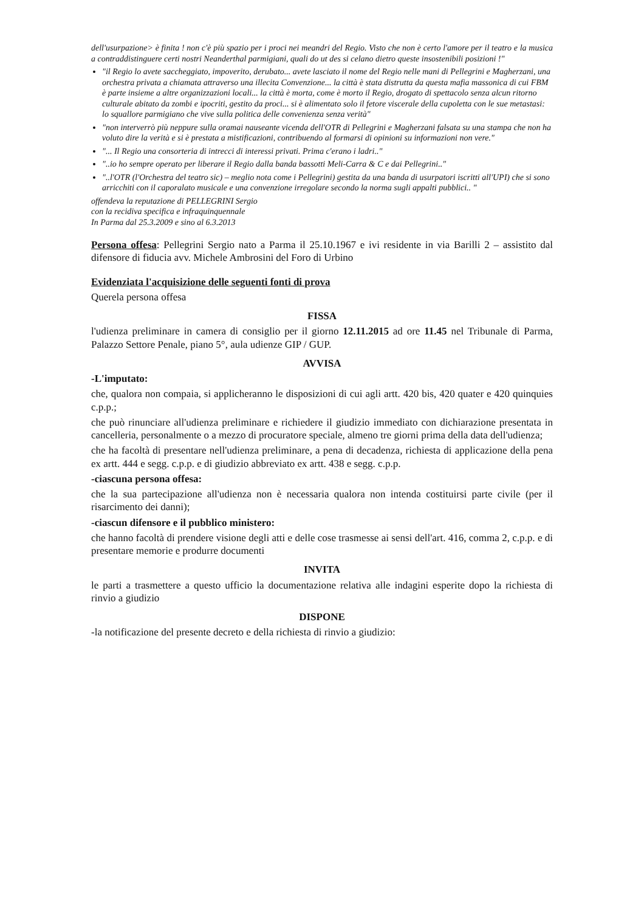dell'usurpazione> è finita ! non c'è più spazio per i proci nei meandri del Regio. Visto che non è certo l'amore per il teatro e la musica a contraddistinguere certi nostri Neanderthal parmigiani, quali do ut des si celano dietro queste insostenibili posizioni !"
"il Regio lo avete saccheggiato, impoverito, derubato... avete lasciato il nome del Regio nelle mani di Pellegrini e Magherzani, una orchestra privata a chiamata attraverso una illecita Convenzione... la città è stata distrutta da questa mafia massonica di cui FBM è parte insieme a altre organizzazioni locali... la città è morta, come è morto il Regio, drogato di spettacolo senza alcun ritorno culturale abitato da zombi e ipocriti, gestito da proci... si è alimentato solo il fetore viscerale della cupoletta con le sue metastasi: lo squallore parmigiano che vive sulla politica delle convenienza senza verità"
"non interverrò più neppure sulla oramai nauseante vicenda dell'OTR di Pellegrini e Magherzani falsata su una stampa che non ha voluto dire la verità e si è prestata a mistificazioni, contribuendo al formarsi di opinioni su informazioni non vere."
"... Il Regio una consorteria di intrecci di interessi privati. Prima c'erano i ladri.."
"..io ho sempre operato per liberare il Regio dalla banda bassotti Meli-Carra & C e dai Pellegrini.."
"..l'OTR (l'Orchestra del teatro sic) – meglio nota come i Pellegrini) gestita da una banda di usurpatori iscritti all'UPI) che si sono arricchiti con il caporalato musicale e una convenzione irregolare secondo la norma sugli appalti pubblici.. "
offendeva la reputazione di PELLEGRINI Sergio
con la recidiva specifica e infraquinquennale
In Parma dal 25.3.2009 e sino al 6.3.2013
Persona offesa: Pellegrini Sergio nato a Parma il 25.10.1967 e ivi residente in via Barilli 2 – assistito dal difensore di fiducia avv. Michele Ambrosini del Foro di Urbino
Evidenziata l'acquisizione delle seguenti fonti di prova
Querela persona offesa
FISSA
l'udienza preliminare in camera di consiglio per il giorno 12.11.2015 ad ore 11.45 nel Tribunale di Parma, Palazzo Settore Penale, piano 5°, aula udienze GIP / GUP.
AVVISA
-L'imputato:
che, qualora non compaia, si applicheranno le disposizioni di cui agli artt. 420 bis, 420 quater e 420 quinquies c.p.p.;
che può rinunciare all'udienza preliminare e richiedere il giudizio immediato con dichiarazione presentata in cancelleria, personalmente o a mezzo di procuratore speciale, almeno tre giorni prima della data dell'udienza;
che ha facoltà di presentare nell'udienza preliminare, a pena di decadenza, richiesta di applicazione della pena ex artt. 444 e segg. c.p.p. e di giudizio abbreviato ex artt. 438 e segg. c.p.p.
-ciascuna persona offesa:
che la sua partecipazione all'udienza non è necessaria qualora non intenda costituirsi parte civile (per il risarcimento dei danni);
-ciascun difensore e il pubblico ministero:
che hanno facoltà di prendere visione degli atti e delle cose trasmesse ai sensi dell'art. 416, comma 2, c.p.p. e di presentare memorie e produrre documenti
INVITA
le parti a trasmettere a questo ufficio la documentazione relativa alle indagini esperite dopo la richiesta di rinvio a giudizio
DISPONE
-la notificazione del presente decreto e della richiesta di rinvio a giudizio: